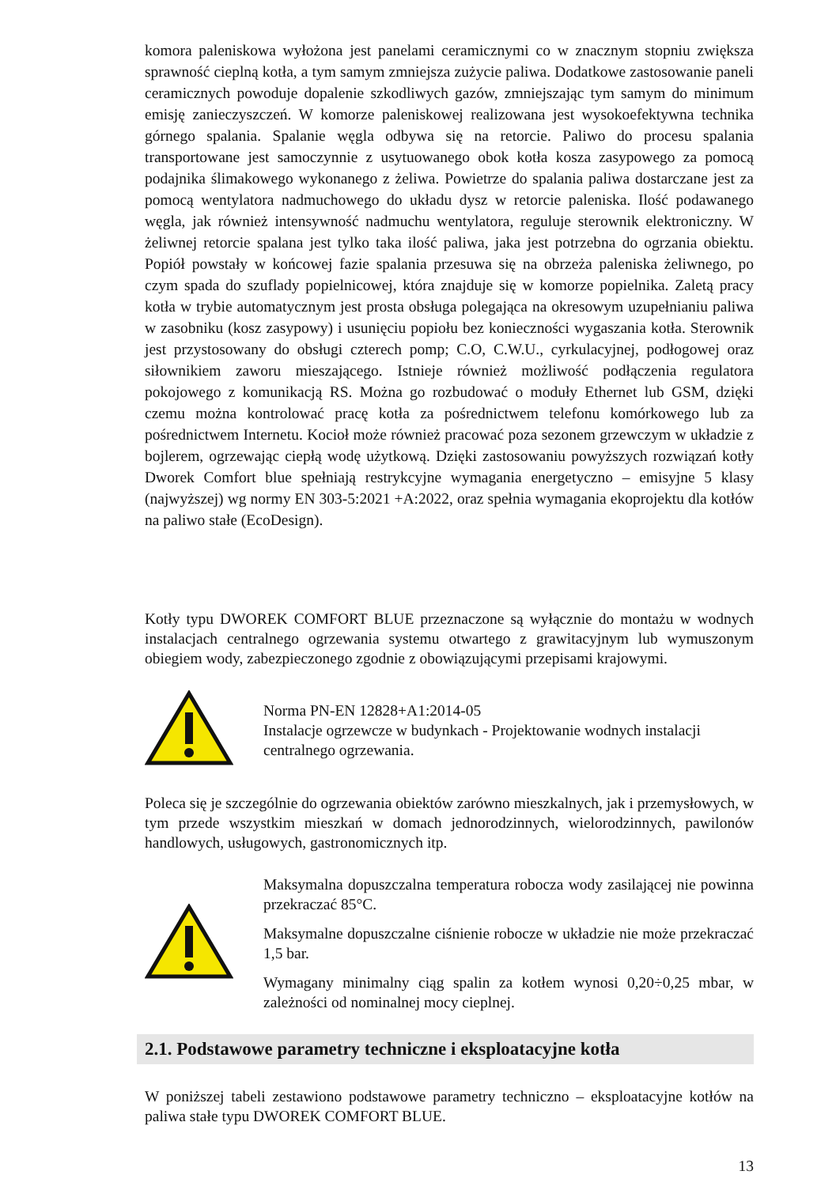komora paleniskowa wyłożona jest panelami ceramicznymi co w znacznym stopniu zwiększa sprawność cieplną kotła, a tym samym zmniejsza zużycie paliwa. Dodatkowe zastosowanie paneli ceramicznych powoduje dopalenie szkodliwych gazów, zmniejszając tym samym do minimum emisję zanieczyszczeń. W komorze paleniskowej realizowana jest wysokoefektywna technika górnego spalania. Spalanie węgla odbywa się na retorcie. Paliwo do procesu spalania transportowane jest samoczynnie z usytuowanego obok kotła kosza zasypowego za pomocą podajnika ślimakowego wykonanego z żeliwa. Powietrze do spalania paliwa dostarczane jest za pomocą wentylatora nadmuchowego do układu dysz w retorcie paleniska. Ilość podawanego węgla, jak również intensywność nadmuchu wentylatora, reguluje sterownik elektroniczny. W żeliwnej retorcie spalana jest tylko taka ilość paliwa, jaka jest potrzebna do ogrzania obiektu. Popiół powstały w końcowej fazie spalania przesuwa się na obrzeża paleniska żeliwnego, po czym spada do szuflady popielnicowej, która znajduje się w komorze popielnika. Zaletą pracy kotła w trybie automatycznym jest prosta obsługa polegająca na okresowym uzupełnianiu paliwa w zasobniku (kosz zasypowy) i usunięciu popiołu bez konieczności wygaszania kotła. Sterownik jest przystosowany do obsługi czterech pomp; C.O, C.W.U., cyrkulacyjnej, podłogowej oraz siłownikiem zaworu mieszającego. Istnieje również możliwość podłączenia regulatora pokojowego z komunikacją RS. Można go rozbudować o moduły Ethernet lub GSM, dzięki czemu można kontrolować pracę kotła za pośrednictwem telefonu komórkowego lub za pośrednictwem Internetu. Kocioł może również pracować poza sezonem grzewczym w układzie z bojlerem, ogrzewając ciepłą wodę użytkową. Dzięki zastosowaniu powyższych rozwiązań kotły Dworek Comfort blue spełniają restrykcyjne wymagania energetyczno – emisyjne 5 klasy (najwyższej) wg normy EN 303-5:2021 +A:2022, oraz spełnia wymagania ekoprojektu dla kotłów na paliwo stałe (EcoDesign).
Kotły typu DWOREK COMFORT BLUE przeznaczone są wyłącznie do montażu w wodnych instalacjach centralnego ogrzewania systemu otwartego z grawitacyjnym lub wymuszonym obiegiem wody, zabezpieczonego zgodnie z obowiązującymi przepisami krajowymi.
Norma PN-EN 12828+A1:2014-05
Instalacje ogrzewcze w budynkach - Projektowanie wodnych instalacji centralnego ogrzewania.
Poleca się je szczególnie do ogrzewania obiektów zarówno mieszkalnych, jak i przemysłowych, w tym przede wszystkim mieszkań w domach jednorodzinnych, wielorodzinnych, pawilonów handlowych, usługowych, gastronomicznych itp.
Maksymalna dopuszczalna temperatura robocza wody zasilającej nie powinna przekraczać 85°C.
Maksymalne dopuszczalne ciśnienie robocze w układzie nie może przekraczać 1,5 bar.
Wymagany minimalny ciąg spalin za kotłem wynosi 0,20÷0,25 mbar, w zależności od nominalnej mocy cieplnej.
2.1. Podstawowe parametry techniczne i eksploatacyjne kotła
W poniższej tabeli zestawiono podstawowe parametry techniczno – eksploatacyjne kotłów na paliwa stałe typu DWOREK COMFORT BLUE.
13